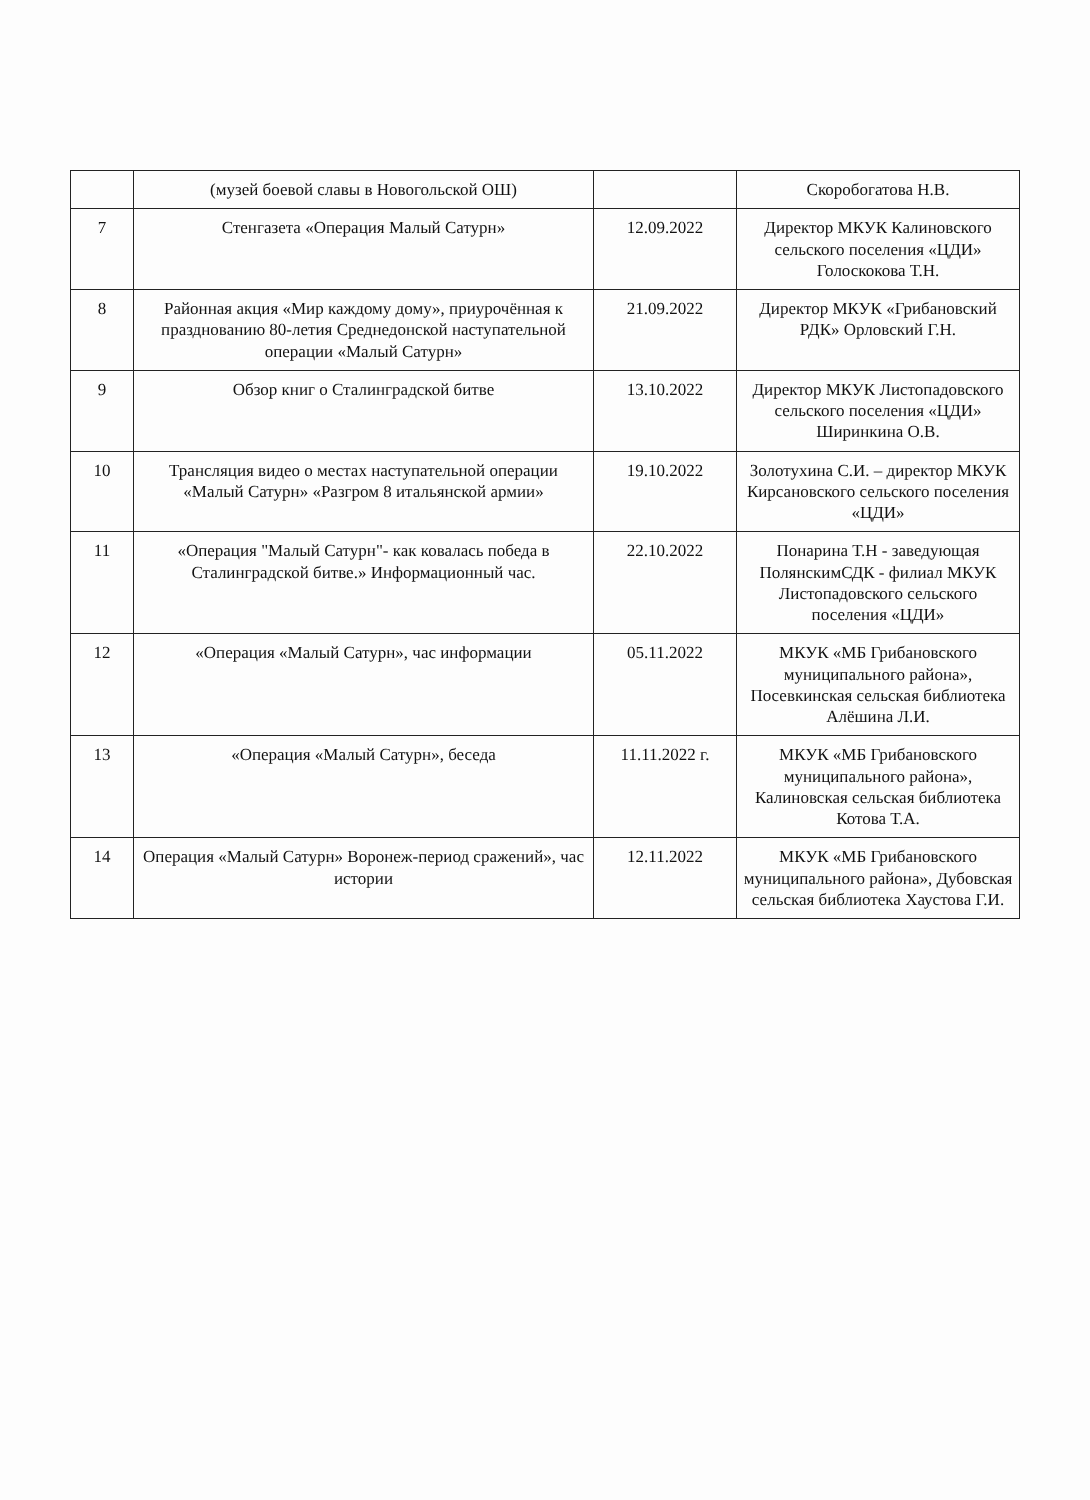| | (музей боевой славы в Новогольской ОШ) | | Скоробогатова Н.В. |
| 7 | Стенгазета «Операция Малый Сатурн» | 12.09.2022 | Директор МКУК Калиновского сельского поселения «ЦДИ» Голоскокова Т.Н. |
| 8 | Районная акция «Мир каждому дому», приурочённая к празднованию 80-летия Среднедонской наступательной операции «Малый Сатурн» | 21.09.2022 | Директор МКУК «Грибановский РДК» Орловский Г.Н. |
| 9 | Обзор книг о Сталинградской битве | 13.10.2022 | Директор МКУК Листопадовского сельского поселения «ЦДИ» Ширинкина О.В. |
| 10 | Трансляция видео о местах наступательной операции «Малый Сатурн» «Разгром 8 итальянской армии» | 19.10.2022 | Золотухина С.И. – директор МКУК Кирсановского сельского поселения «ЦДИ» |
| 11 | «Операция "Малый Сатурн"- как ковалась победа в Сталинградской битве.» Информационный час. | 22.10.2022 | Понарина Т.Н - заведующая ПолянскимСДК - филиал МКУК Листопадовского сельского поселения «ЦДИ» |
| 12 | «Операция «Малый Сатурн», час информации | 05.11.2022 | МКУК «МБ Грибановского муниципального района», Посевкинская сельская библиотека Алёшина Л.И. |
| 13 | «Операция «Малый Сатурн», беседа | 11.11.2022 г. | МКУК «МБ Грибановского муниципального района», Калиновская сельская библиотека Котова Т.А. |
| 14 | Операция «Малый Сатурн» Воронеж-период сражений», час истории | 12.11.2022 | МКУК «МБ Грибановского муниципального района», Дубовская сельская библиотека Хаустова Г.И. |